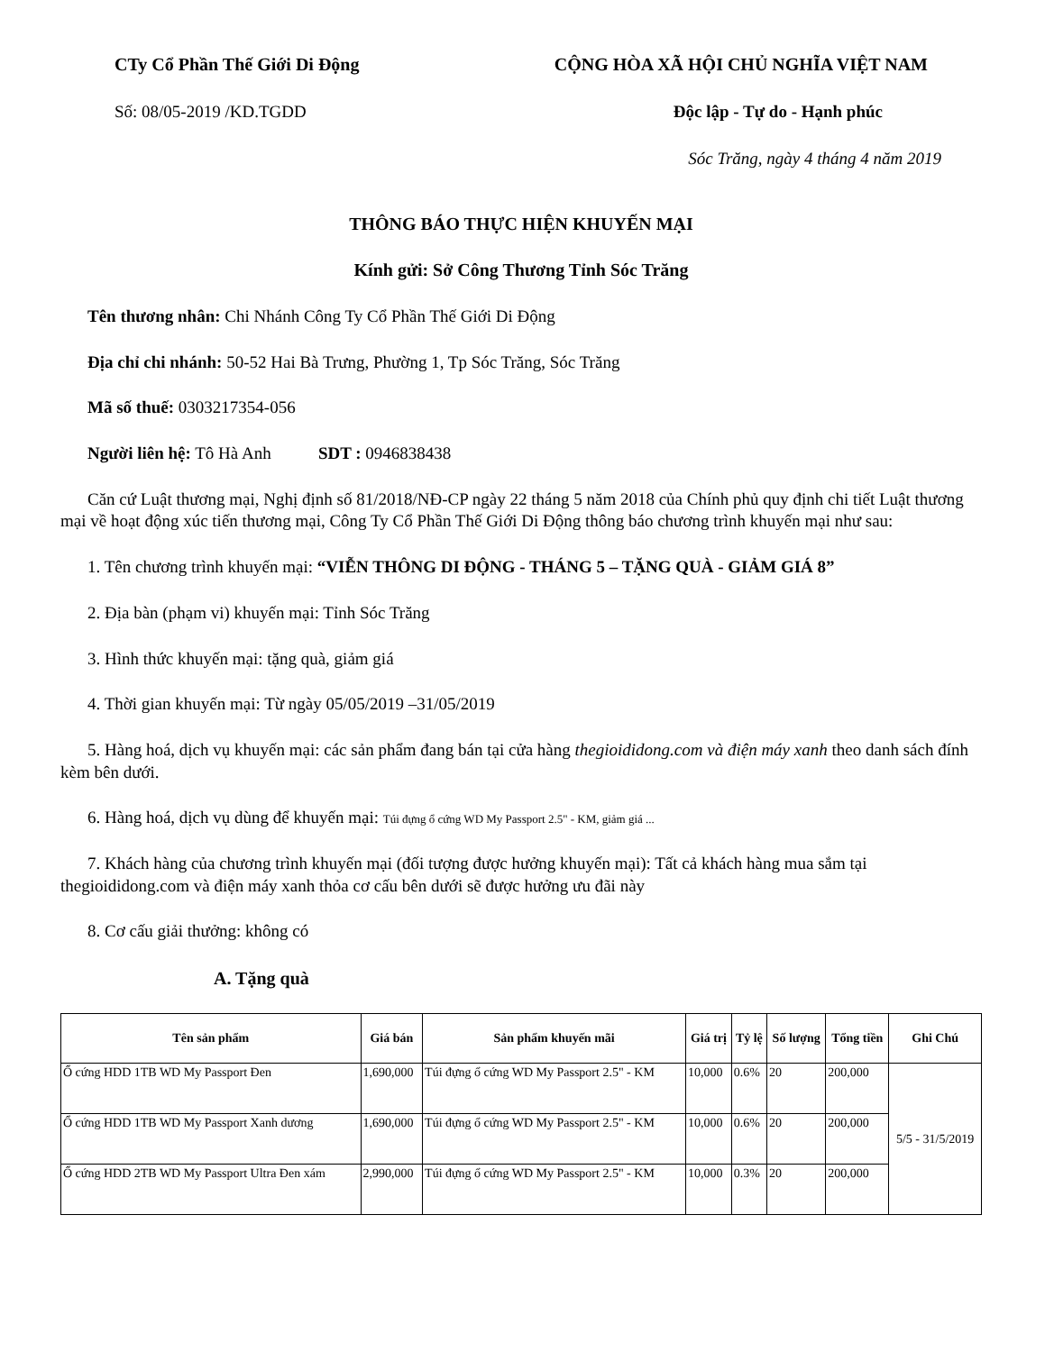CTy Cổ Phần Thế Giới Di Động CỘNG HÒA XÃ HỘI CHỦ NGHĨA VIỆT NAM
Số: 08/05-2019 /KD.TGDD Độc lập - Tự do - Hạnh phúc
Sóc Trăng, ngày 4 tháng 4 năm 2019
THÔNG BÁO THỰC HIỆN KHUYẾN MẠI
Kính gửi: Sở Công Thương Tỉnh Sóc Trăng
Tên thương nhân: Chi Nhánh Công Ty Cổ Phần Thế Giới Di Động
Địa chỉ chi nhánh: 50-52 Hai Bà Trưng, Phường 1, Tp Sóc Trăng, Sóc Trăng
Mã số thuế: 0303217354-056
Người liên hệ: Tô Hà Anh SDT : 0946838438
Căn cứ Luật thương mại, Nghị định số 81/2018/NĐ-CP ngày 22 tháng 5 năm 2018 của Chính phủ quy định chi tiết Luật thương mại về hoạt động xúc tiến thương mại, Công Ty Cổ Phần Thế Giới Di Động thông báo chương trình khuyến mại như sau:
1. Tên chương trình khuyến mại: “VIỄN THÔNG DI ĐỘNG - THÁNG 5 – TẶNG QUÀ - GIẢM GIÁ 8”
2. Địa bàn (phạm vi) khuyến mại: Tỉnh Sóc Trăng
3. Hình thức khuyến mại: tặng quà, giảm giá
4. Thời gian khuyến mại: Từ ngày 05/05/2019 –31/05/2019
5. Hàng hoá, dịch vụ khuyến mại: các sản phẩm đang bán tại cửa hàng thegioididong.com và điện máy xanh theo danh sách đính kèm bên dưới.
6. Hàng hoá, dịch vụ dùng để khuyến mại: Túi đựng ổ cứng WD My Passport 2.5" - KM, giảm giá ...
7. Khách hàng của chương trình khuyến mại (đối tượng được hưởng khuyến mại): Tất cả khách hàng mua sắm tại thegioididong.com và điện máy xanh thỏa cơ cấu bên dưới sẽ được hưởng ưu đãi này
8. Cơ cấu giải thưởng: không có
A. Tặng quà
| Tên sản phẩm | Giá bán | Sản phẩm khuyến mãi | Giá trị | Tỷ lệ | Số lượng | Tổng tiền | Ghi Chú |
| --- | --- | --- | --- | --- | --- | --- | --- |
| Ổ cứng HDD 1TB WD My Passport Đen | 1,690,000 | Túi đựng ổ cứng WD My Passport 2.5" - KM | 10,000 | 0.6% | 20 | 200,000 | 5/5 - 31/5/2019 |
| Ổ cứng HDD 1TB WD My Passport Xanh dương | 1,690,000 | Túi đựng ổ cứng WD My Passport 2.5" - KM | 10,000 | 0.6% | 20 | 200,000 | |
| Ổ cứng HDD 2TB WD My Passport Ultra Đen xám | 2,990,000 | Túi đựng ổ cứng WD My Passport 2.5" - KM | 10,000 | 0.3% | 20 | 200,000 | |